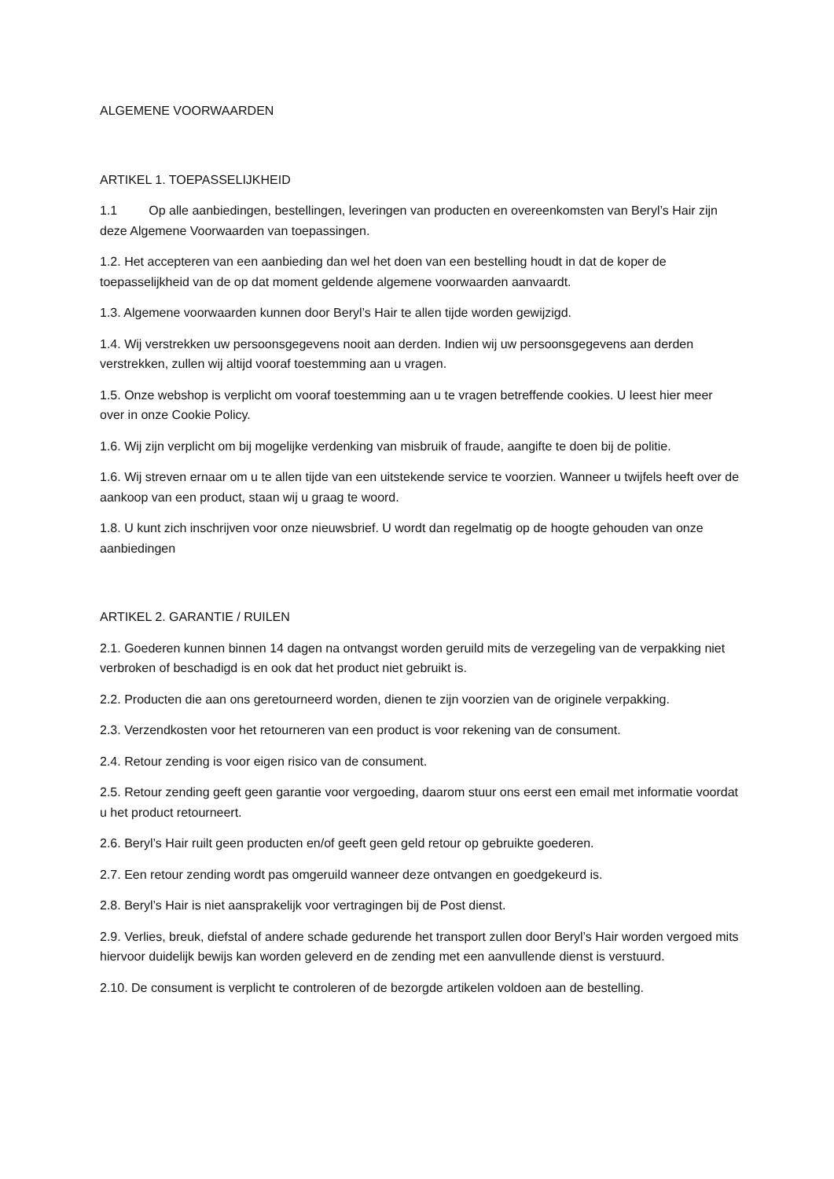ALGEMENE VOORWAARDEN
ARTIKEL 1. TOEPASSELIJKHEID
1.1 Op alle aanbiedingen, bestellingen, leveringen van producten en overeenkomsten van Beryl’s Hair zijn deze Algemene Voorwaarden van toepassingen.
1.2. Het accepteren van een aanbieding dan wel het doen van een bestelling houdt in dat de koper de toepasselijkheid van de op dat moment geldende algemene voorwaarden aanvaardt.
1.3. Algemene voorwaarden kunnen door Beryl’s Hair te allen tijde worden gewijzigd.
1.4. Wij verstrekken uw persoonsgegevens nooit aan derden. Indien wij uw persoonsgegevens aan derden verstrekken, zullen wij altijd vooraf toestemming aan u vragen.
1.5. Onze webshop is verplicht om vooraf toestemming aan u te vragen betreffende cookies. U leest hier meer over in onze Cookie Policy.
1.6. Wij zijn verplicht om bij mogelijke verdenking van misbruik of fraude, aangifte te doen bij de politie.
1.6. Wij streven ernaar om u te allen tijde van een uitstekende service te voorzien. Wanneer u twijfels heeft over de aankoop van een product, staan wij u graag te woord.
1.8. U kunt zich inschrijven voor onze nieuwsbrief. U wordt dan regelmatig op de hoogte gehouden van onze aanbiedingen
ARTIKEL 2. GARANTIE / RUILEN
2.1. Goederen kunnen binnen 14 dagen na ontvangst worden geruild mits de verzegeling van de verpakking niet verbroken of beschadigd is en ook dat het product niet gebruikt is.
2.2. Producten die aan ons geretourneerd worden, dienen te zijn voorzien van de originele verpakking.
2.3. Verzendkosten voor het retourneren van een product is voor rekening van de consument.
2.4. Retour zending is voor eigen risico van de consument.
2.5. Retour zending geeft geen garantie voor vergoeding, daarom stuur ons eerst een email met informatie voordat u het product retourneert.
2.6. Beryl’s Hair ruilt geen producten en/of geeft geen geld retour op gebruikte goederen.
2.7. Een retour zending wordt pas omgeruild wanneer deze ontvangen en goedgekeurd is.
2.8. Beryl’s Hair is niet aansprakelijk voor vertragingen bij de Post dienst.
2.9. Verlies, breuk, diefstal of andere schade gedurende het transport zullen door Beryl’s Hair worden vergoed mits hiervoor duidelijk bewijs kan worden geleverd en de zending met een aanvullende dienst is verstuurd.
2.10. De consument is verplicht te controleren of de bezorgde artikelen voldoen aan de bestelling.